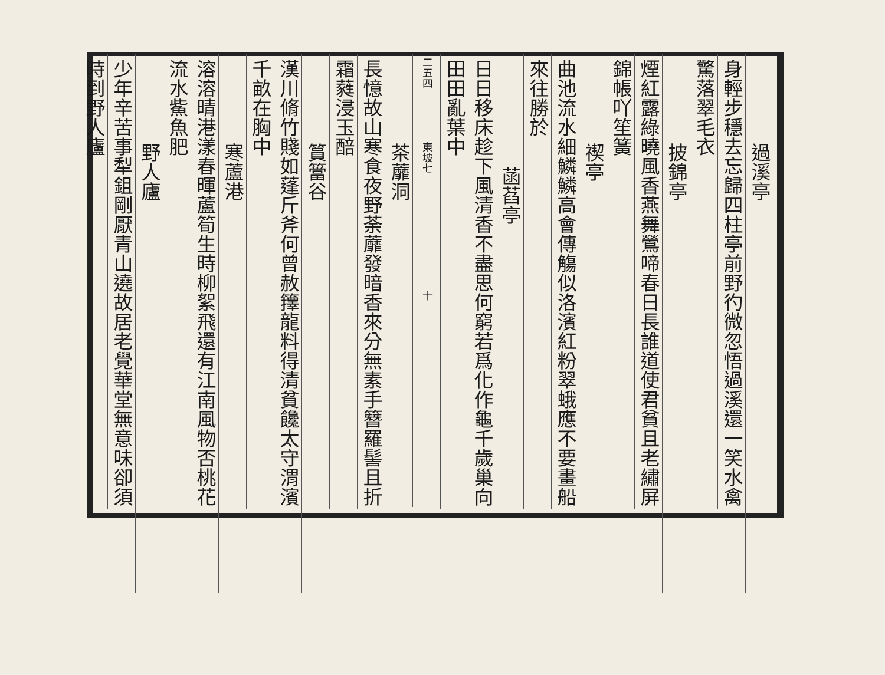過溪亭
身輕步穩去忘歸四柱亭前野彴微忽悟過溪還一笑水禽
驚落翠毛衣
披錦亭
煙紅露綠曉風香燕舞鶯啼春日長誰道使君貧且老繡屏
錦帳吖笙簧
禊亭
曲池流水細鱗鱗高會傳觴似洛濱紅粉翠蛾應不要畫船
來往勝於
菡萏亭
日日移床趁下風清香不盡思何窮若爲化作龜千歲巢向
田田亂葉中
二五四　　　　　東坡七　　　　　　　　　　　十
茶蘼洞
長憶故山寒食夜野荼蘼發暗香來分無素手簪羅髻且折
霜蕤浸玉醅
篔簹谷
漢川脩竹賤如蓬斤斧何曾赦籜龍料得清貧饞太守渭濱
千畝在胸中
寒蘆港
溶溶晴港漾春暉蘆筍生時柳絮飛還有江南風物否桃花
流水鮆魚肥
野人廬
少年辛苦事犁鉏剛厭青山遶故居老覺華堂無意味卻須
時到野人廬